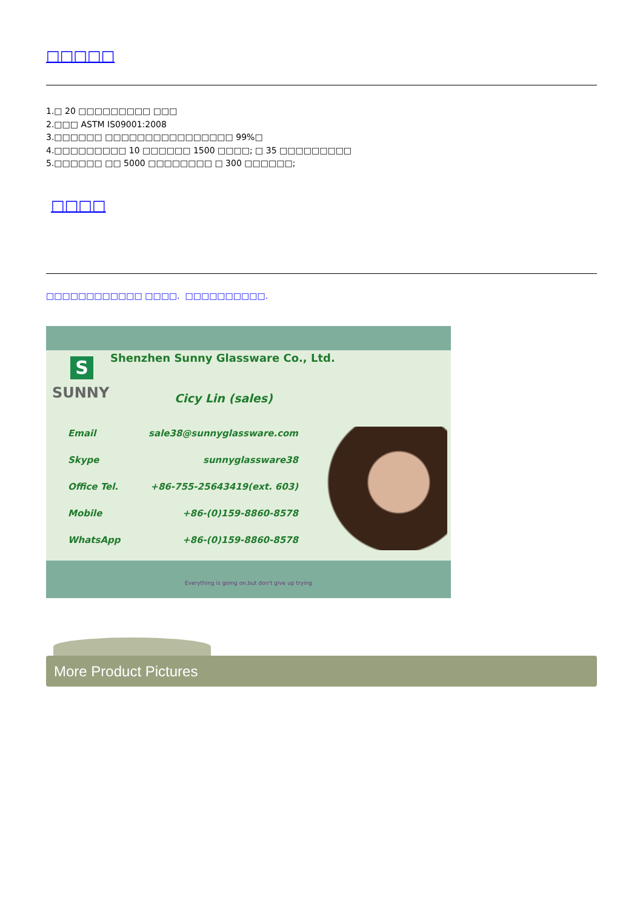□□□□□
1.□ 20 □□□□□□□□□ □□□
2.□□□ ASTM IS09001:2008
3.□□□□□□ □□□□□□□□□□□□□□□□ 99%□
4.□□□□□□□□□ 10 □□□□□□ 1500 □□□□; □ 35 □□□□□□□□□
5.□□□□□□ □□ 5000 □□□□□□□□ □ 300 □□□□□□;
□□□□
□□□□□□□□□□□□ □□□□. □□□□□□□□□□.
Shenzhen Sunny Glassware Co., Ltd.
S
SUNNY Cicy Lin (sales)
Email sale38@sunnyglassware.com
Skype sunnyglassware38
Office Tel. +86-755-25643419(ext. 603)
Mobile +86-(0)159-8860-8578
WhatsApp +86-(0)159-8860-8578
Everything is going on,but don't give up trying
More Product Pictures